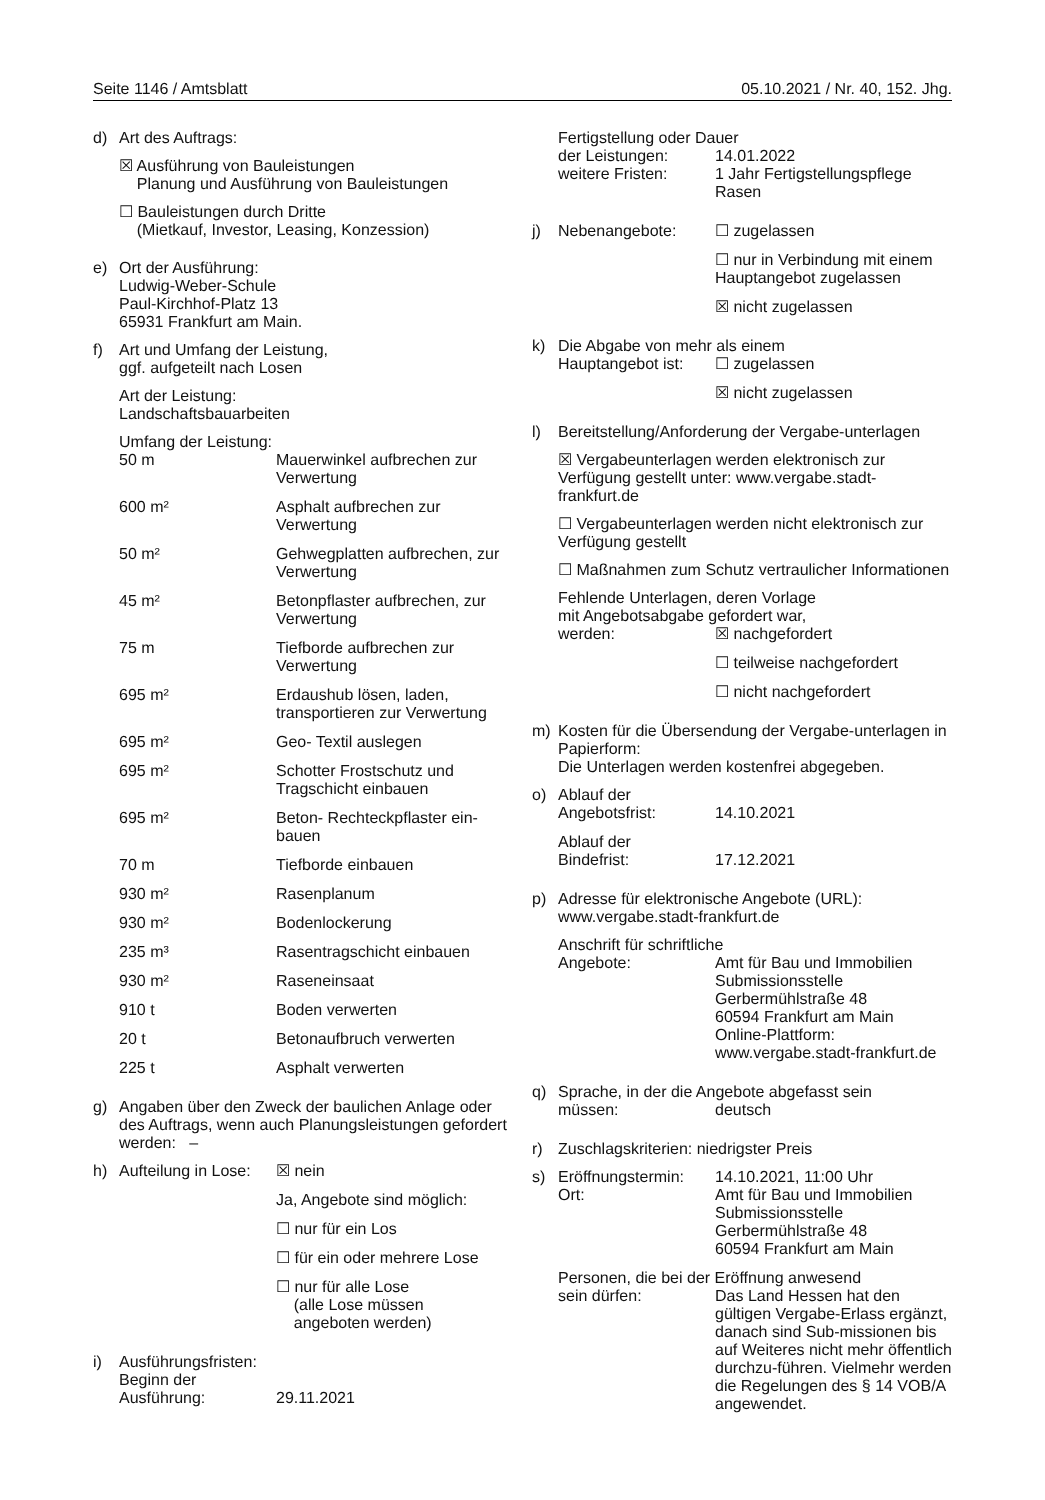Seite 1146 / Amtsblatt 05.10.2021 / Nr. 40, 152. Jhg.
d) Art des Auftrags:
☒ Ausführung von Bauleistungen
Planung und Ausführung von Bauleistungen
☐ Bauleistungen durch Dritte
(Mietkauf, Investor, Leasing, Konzession)
e) Ort der Ausführung:
Ludwig-Weber-Schule
Paul-Kirchhof-Platz 13
65931 Frankfurt am Main.
f) Art und Umfang der Leistung,
ggf. aufgeteilt nach Losen
Art der Leistung:
Landschaftsbauarbeiten
Umfang der Leistung:
| 50 m | Mauerwinkel aufbrechen zur Verwertung |
| 600 m² | Asphalt aufbrechen zur Verwertung |
| 50 m² | Gehwegplatten aufbrechen, zur Verwertung |
| 45 m² | Betonpflaster aufbrechen, zur Verwertung |
| 75 m | Tiefborde aufbrechen zur Verwertung |
| 695 m² | Erdaushub lösen, laden, transportieren zur Verwertung |
| 695 m² | Geo- Textil auslegen |
| 695 m² | Schotter Frostschutz und Tragschicht einbauen |
| 695 m² | Beton- Rechteckpflaster ein-bauen |
| 70 m | Tiefborde einbauen |
| 930 m² | Rasenplanum |
| 930 m² | Bodenlockerung |
| 235 m³ | Rasentragschicht einbauen |
| 930 m² | Raseneinsaat |
| 910 t | Boden verwerten |
| 20 t | Betonaufbruch verwerten |
| 225 t | Asphalt verwerten |
g) Angaben über den Zweck der baulichen Anlage oder des Auftrags, wenn auch Planungsleistungen gefordert werden: –
h)
| Aufteilung in Lose: | ☒ nein |
| | Ja, Angebote sind möglich: |
| | ☐ nur für ein Los |
| | ☐ für ein oder mehrere Lose |
| | ☐ nur für alle Lose (alle Lose müssen angeboten werden) |
i) Ausführungsfristen:
Beginn der
| Ausführung: | 29.11.2021 |
Fertigstellung oder Dauer
| der Leistungen: | 14.01.2022 |
| weitere Fristen: | 1 Jahr Fertigstellungspflege Rasen |
j)
| Nebenangebote: | ☐ zugelassen |
| | ☐ nur in Verbindung mit einem Hauptangebot zugelassen |
| | ☒ nicht zugelassen |
k) Die Abgabe von mehr als einem
| Hauptangebot ist: | ☐ zugelassen |
| | ☒ nicht zugelassen |
l) Bereitstellung/Anforderung der Vergabe-unterlagen
☒ Vergabeunterlagen werden elektronisch zur Verfügung gestellt unter: www.vergabe.stadt-frankfurt.de
☐ Vergabeunterlagen werden nicht elektronisch zur Verfügung gestellt
☐ Maßnahmen zum Schutz vertraulicher Informationen
Fehlende Unterlagen, deren Vorlage
mit Angebotsabgabe gefordert war,
| werden: | ☒ nachgefordert |
| | ☐ teilweise nachgefordert |
| | ☐ nicht nachgefordert |
m) Kosten für die Übersendung der Vergabe-unterlagen in Papierform:
Die Unterlagen werden kostenfrei abgegeben.
o) Ablauf der
| Angebotsfrist: | 14.10.2021 |
Ablauf der
| Bindefrist: | 17.12.2021 |
p) Adresse für elektronische Angebote (URL): www.vergabe.stadt-frankfurt.de
Anschrift für schriftliche
| Angebote: | Amt für Bau und Immobilien Submissionsstelle Gerbermühlstraße 48 60594 Frankfurt am Main Online-Plattform: www.vergabe.stadt-frankfurt.de |
q) Sprache, in der die Angebote abgefasst sein
| müssen: | deutsch |
r) Zuschlagskriterien: niedrigster Preis
s)
| Eröffnungstermin: | 14.10.2021, 11:00 Uhr |
| Ort: | Amt für Bau und Immobilien Submissionsstelle Gerbermühlstraße 48 60594 Frankfurt am Main |
Personen, die bei der Eröffnung anwesend
| sein dürfen: | Das Land Hessen hat den gültigen Vergabe-Erlass ergänzt, danach sind Sub-missionen bis auf Weiteres nicht mehr öffentlich durchzu-führen. Vielmehr werden die Regelungen des § 14 VOB/A angewendet. |